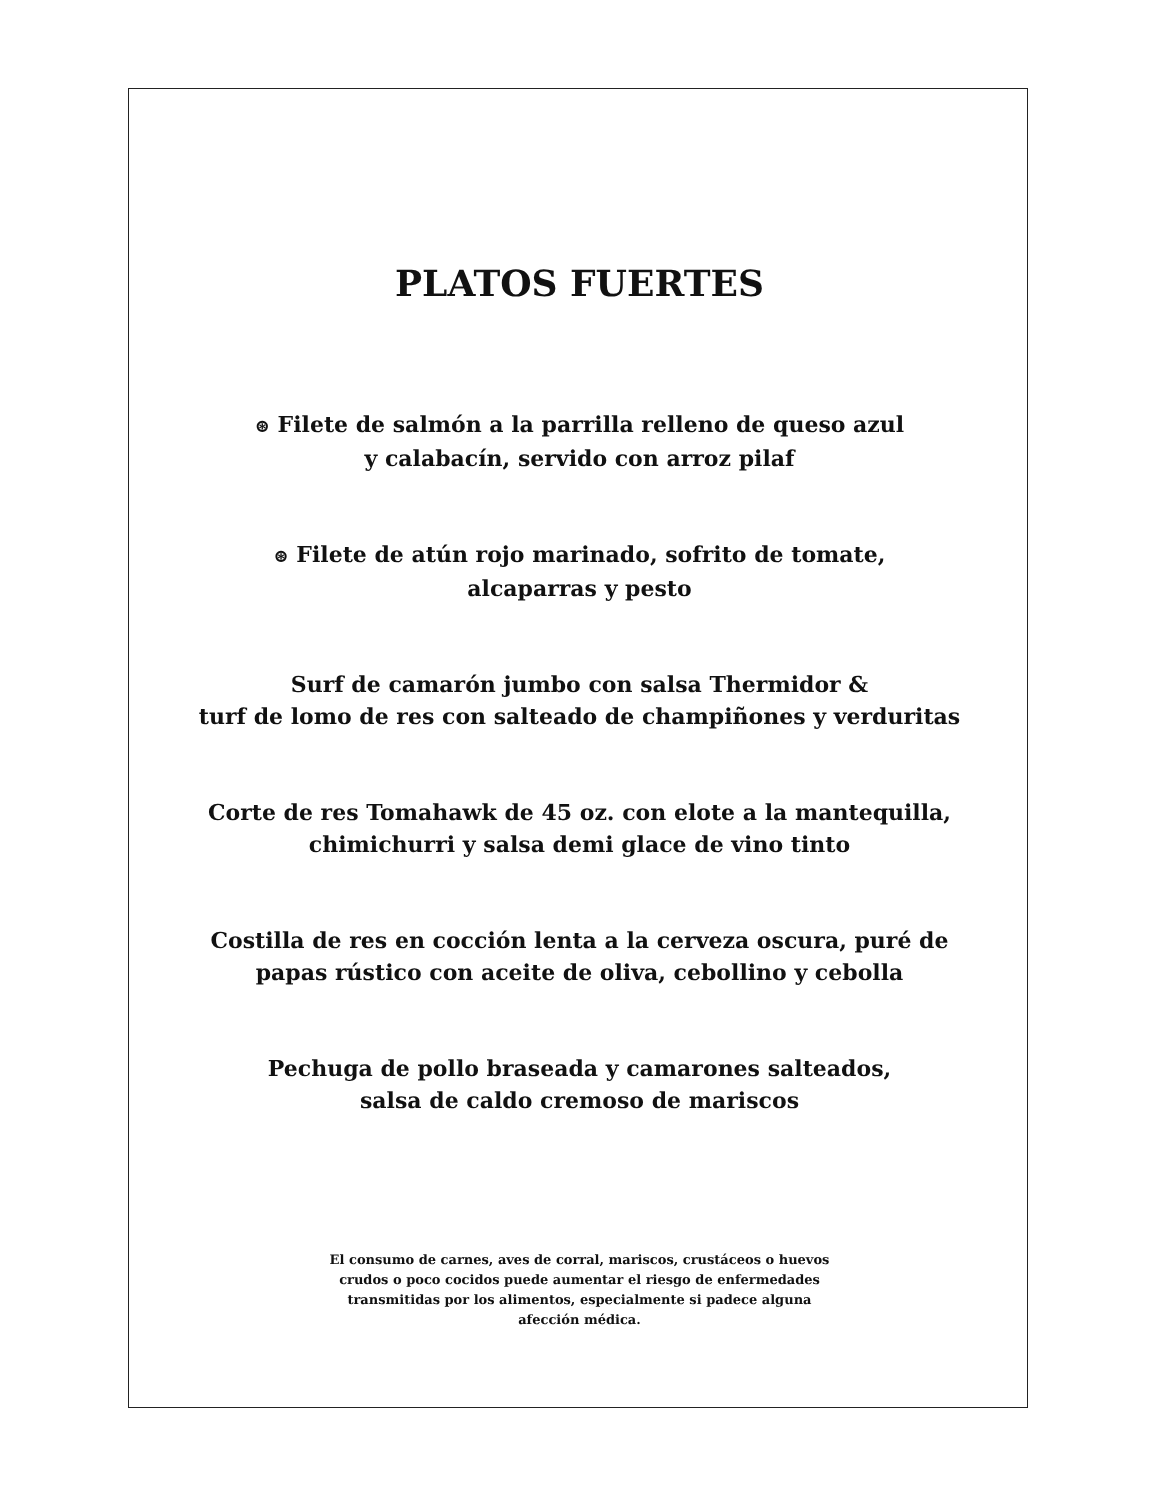PLATOS FUERTES
⊛ Filete de salmón a la parrilla relleno de queso azul
y calabacín, servido con arroz pilaf
⊛ Filete de atún rojo marinado, sofrito de tomate,
alcaparras y pesto
Surf de camarón jumbo con salsa Thermidor &
turf de lomo de res con salteado de champiñones y verduritas
Corte de res Tomahawk de 45 oz. con elote a la mantequilla,
chimichurri y salsa demi glace de vino tinto
Costilla de res en cocción lenta a la cerveza oscura, puré de
papas rústico con aceite de oliva, cebollino y cebolla
Pechuga de pollo braseada y camarones salteados,
salsa de caldo cremoso de mariscos
El consumo de carnes, aves de corral, mariscos, crustáceos o huevos crudos o poco cocidos puede aumentar el riesgo de enfermedades transmitidas por los alimentos, especialmente si padece alguna afección médica.